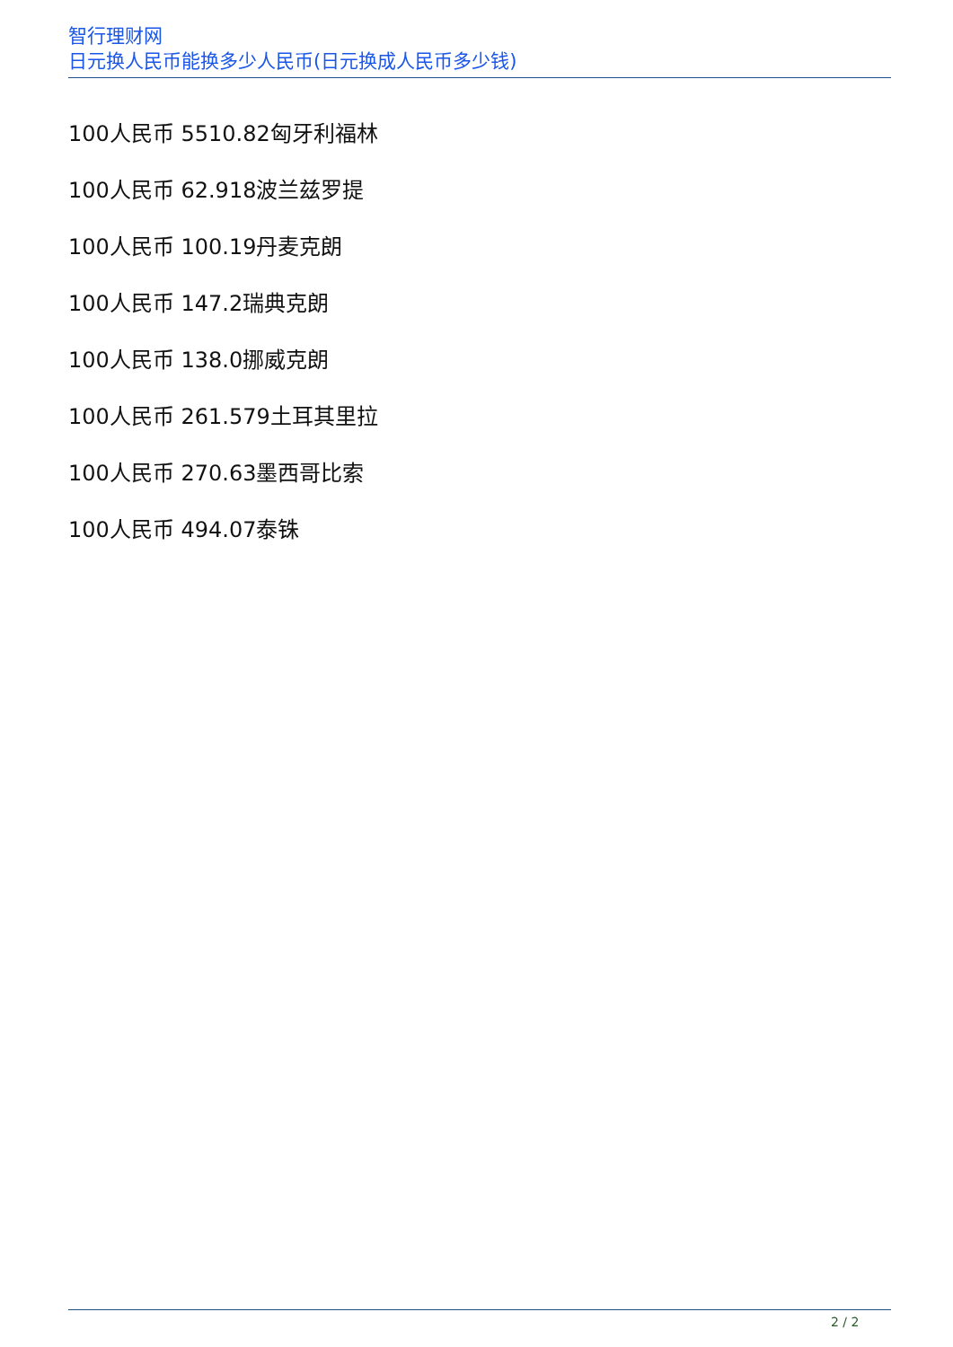智行理财网
日元换人民币能换多少人民币(日元换成人民币多少钱)
100人民币 5510.82匈牙利福林
100人民币 62.918波兰兹罗提
100人民币 100.19丹麦克朗
100人民币 147.2瑞典克朗
100人民币 138.0挪威克朗
100人民币 261.579土耳其里拉
100人民币 270.63墨西哥比索
100人民币 494.07泰铢
2 / 2